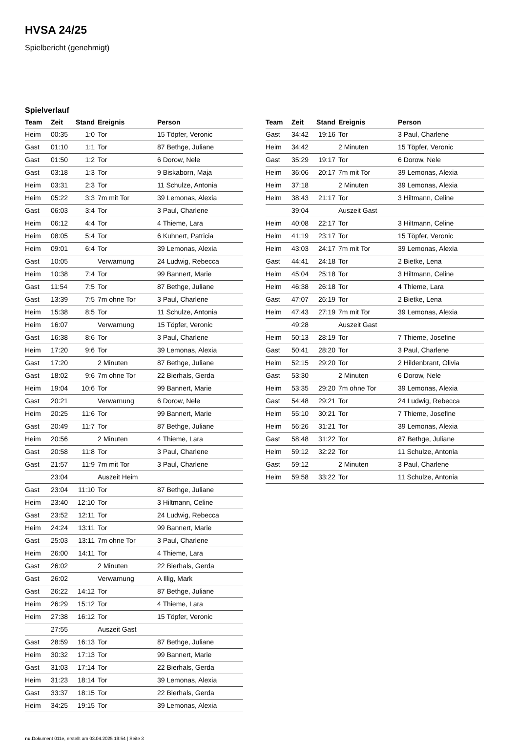HVSA 24/25
Spielbericht (genehmigt)
Spielverlauf
| Team | Zeit | Stand | Ereignis | Person |
| --- | --- | --- | --- | --- |
| Heim | 00:35 | 1:0 | Tor | 15 Töpfer, Veronic |
| Gast | 01:10 | 1:1 | Tor | 87 Bethge, Juliane |
| Gast | 01:50 | 1:2 | Tor | 6 Dorow, Nele |
| Gast | 03:18 | 1:3 | Tor | 9 Biskaborn, Maja |
| Heim | 03:31 | 2:3 | Tor | 11 Schulze, Antonia |
| Heim | 05:22 | 3:3 | 7m mit Tor | 39 Lemonas, Alexia |
| Gast | 06:03 | 3:4 | Tor | 3 Paul, Charlene |
| Heim | 06:12 | 4:4 | Tor | 4 Thieme, Lara |
| Heim | 08:05 | 5:4 | Tor | 6 Kuhnert, Patricia |
| Heim | 09:01 | 6:4 | Tor | 39 Lemonas, Alexia |
| Gast | 10:05 | | Verwarnung | 24 Ludwig, Rebecca |
| Heim | 10:38 | 7:4 | Tor | 99 Bannert, Marie |
| Gast | 11:54 | 7:5 | Tor | 87 Bethge, Juliane |
| Gast | 13:39 | 7:5 | 7m ohne Tor | 3 Paul, Charlene |
| Heim | 15:38 | 8:5 | Tor | 11 Schulze, Antonia |
| Heim | 16:07 | | Verwarnung | 15 Töpfer, Veronic |
| Gast | 16:38 | 8:6 | Tor | 3 Paul, Charlene |
| Heim | 17:20 | 9:6 | Tor | 39 Lemonas, Alexia |
| Gast | 17:20 | | 2 Minuten | 87 Bethge, Juliane |
| Gast | 18:02 | 9:6 | 7m ohne Tor | 22 Bierhals, Gerda |
| Heim | 19:04 | 10:6 | Tor | 99 Bannert, Marie |
| Gast | 20:21 | | Verwarnung | 6 Dorow, Nele |
| Heim | 20:25 | 11:6 | Tor | 99 Bannert, Marie |
| Gast | 20:49 | 11:7 | Tor | 87 Bethge, Juliane |
| Heim | 20:56 | | 2 Minuten | 4 Thieme, Lara |
| Gast | 20:58 | 11:8 | Tor | 3 Paul, Charlene |
| Gast | 21:57 | 11:9 | 7m mit Tor | 3 Paul, Charlene |
| | 23:04 | | Auszeit Heim | |
| Gast | 23:04 | 11:10 | Tor | 87 Bethge, Juliane |
| Heim | 23:40 | 12:10 | Tor | 3 Hiltmann, Celine |
| Gast | 23:52 | 12:11 | Tor | 24 Ludwig, Rebecca |
| Heim | 24:24 | 13:11 | Tor | 99 Bannert, Marie |
| Gast | 25:03 | 13:11 | 7m ohne Tor | 3 Paul, Charlene |
| Heim | 26:00 | 14:11 | Tor | 4 Thieme, Lara |
| Gast | 26:02 | | 2 Minuten | 22 Bierhals, Gerda |
| Gast | 26:02 | | Verwarnung | A Illig, Mark |
| Gast | 26:22 | 14:12 | Tor | 87 Bethge, Juliane |
| Heim | 26:29 | 15:12 | Tor | 4 Thieme, Lara |
| Heim | 27:38 | 16:12 | Tor | 15 Töpfer, Veronic |
| | 27:55 | | Auszeit Gast | |
| Gast | 28:59 | 16:13 | Tor | 87 Bethge, Juliane |
| Heim | 30:32 | 17:13 | Tor | 99 Bannert, Marie |
| Gast | 31:03 | 17:14 | Tor | 22 Bierhals, Gerda |
| Heim | 31:23 | 18:14 | Tor | 39 Lemonas, Alexia |
| Gast | 33:37 | 18:15 | Tor | 22 Bierhals, Gerda |
| Heim | 34:25 | 19:15 | Tor | 39 Lemonas, Alexia |
| Team | Zeit | Stand | Ereignis | Person |
| --- | --- | --- | --- | --- |
| Gast | 34:42 | 19:16 | Tor | 3 Paul, Charlene |
| Heim | 34:42 | | 2 Minuten | 15 Töpfer, Veronic |
| Gast | 35:29 | 19:17 | Tor | 6 Dorow, Nele |
| Heim | 36:06 | 20:17 | 7m mit Tor | 39 Lemonas, Alexia |
| Heim | 37:18 | | 2 Minuten | 39 Lemonas, Alexia |
| Heim | 38:43 | 21:17 | Tor | 3 Hiltmann, Celine |
| | 39:04 | | Auszeit Gast | |
| Heim | 40:08 | 22:17 | Tor | 3 Hiltmann, Celine |
| Heim | 41:19 | 23:17 | Tor | 15 Töpfer, Veronic |
| Heim | 43:03 | 24:17 | 7m mit Tor | 39 Lemonas, Alexia |
| Gast | 44:41 | 24:18 | Tor | 2 Bietke, Lena |
| Heim | 45:04 | 25:18 | Tor | 3 Hiltmann, Celine |
| Heim | 46:38 | 26:18 | Tor | 4 Thieme, Lara |
| Gast | 47:07 | 26:19 | Tor | 2 Bietke, Lena |
| Heim | 47:43 | 27:19 | 7m mit Tor | 39 Lemonas, Alexia |
| | 49:28 | | Auszeit Gast | |
| Heim | 50:13 | 28:19 | Tor | 7 Thieme, Josefine |
| Gast | 50:41 | 28:20 | Tor | 3 Paul, Charlene |
| Heim | 52:15 | 29:20 | Tor | 2 Hildenbrant, Olivia |
| Gast | 53:30 | | 2 Minuten | 6 Dorow, Nele |
| Heim | 53:35 | 29:20 | 7m ohne Tor | 39 Lemonas, Alexia |
| Gast | 54:48 | 29:21 | Tor | 24 Ludwig, Rebecca |
| Heim | 55:10 | 30:21 | Tor | 7 Thieme, Josefine |
| Heim | 56:26 | 31:21 | Tor | 39 Lemonas, Alexia |
| Gast | 58:48 | 31:22 | Tor | 87 Bethge, Juliane |
| Heim | 59:12 | 32:22 | Tor | 11 Schulze, Antonia |
| Gast | 59:12 | | 2 Minuten | 3 Paul, Charlene |
| Heim | 59:58 | 33:22 | Tor | 11 Schulze, Antonia |
nu.Dokument 011e, erstellt am 03.04.2025 19:54 | Seite 3